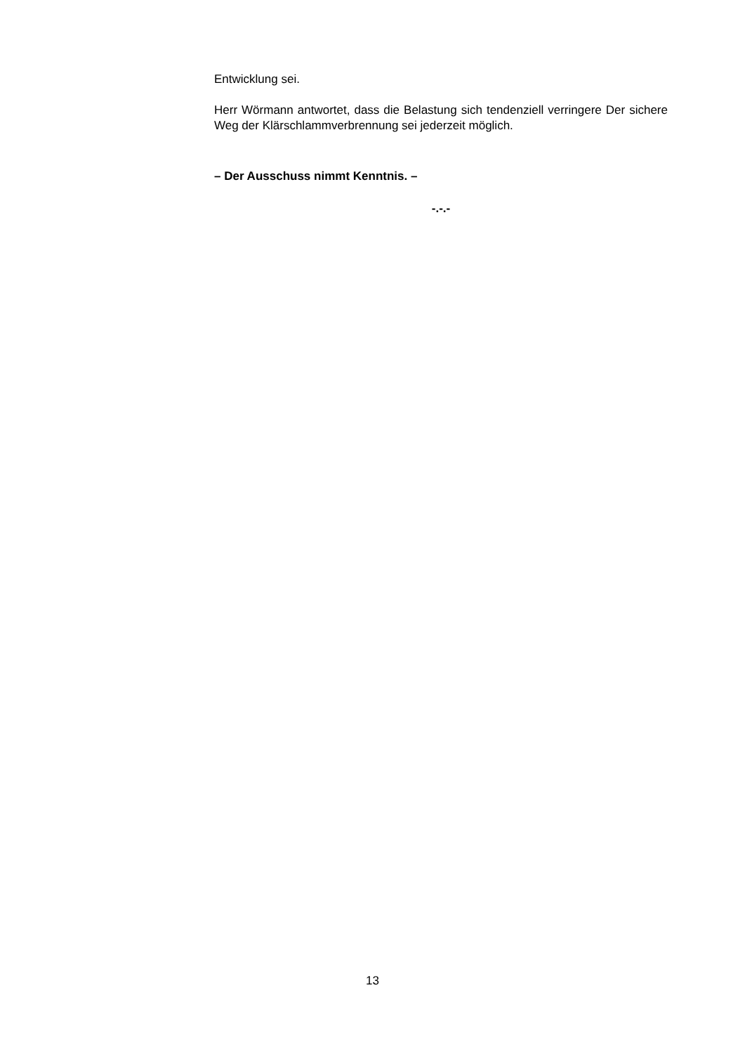Entwicklung sei.
Herr Wörmann antwortet, dass die Belastung sich tendenziell verringere Der sichere Weg der Klärschlammverbrennung sei jederzeit möglich.
– Der Ausschuss nimmt Kenntnis. –
-.-.-
13